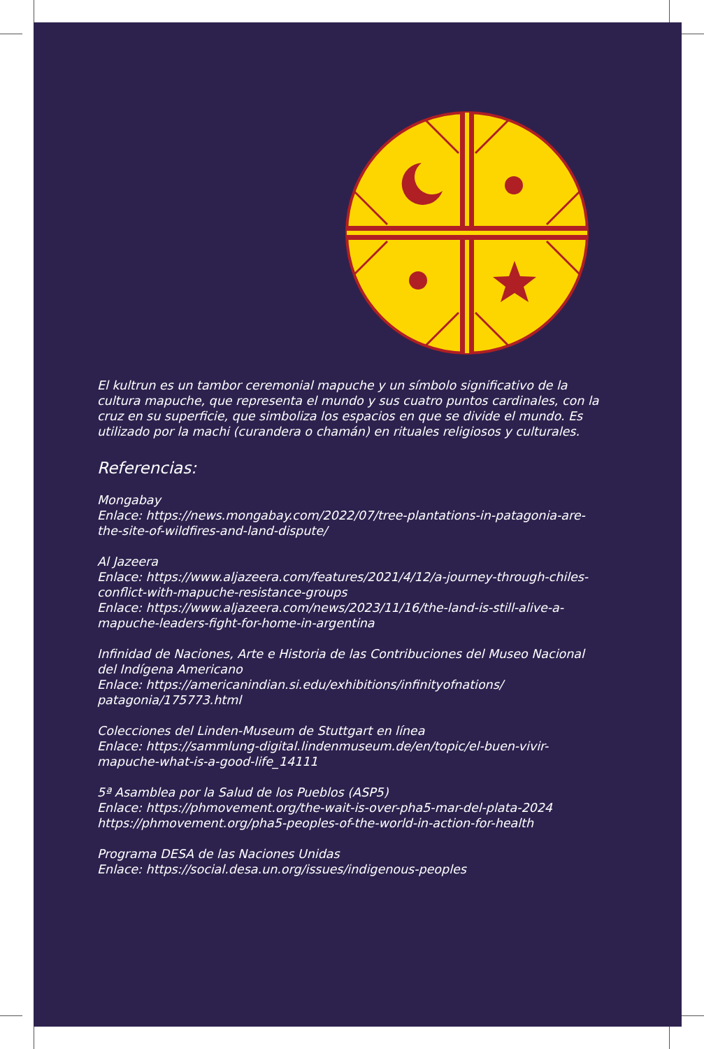El kultrun es un tambor ceremonial mapuche y un símbolo significativo de la cultura mapuche, que representa el mundo y sus cuatro puntos cardinales, con la cruz en su superficie, que simboliza los espacios en que se divide el mundo. Es utilizado por la machi (curandera o chamán) en rituales religiosos y culturales.
Referencias:
Mongabay
Enlace: https://news.mongabay.com/2022/07/tree-plantations-in-patagonia-are-the-site-of-wildfires-and-land-dispute/
Al Jazeera
Enlace: https://www.aljazeera.com/features/2021/4/12/a-journey-through-chiles-conflict-with-mapuche-resistance-groups
Enlace: https://www.aljazeera.com/news/2023/11/16/the-land-is-still-alive-a-mapuche-leaders-fight-for-home-in-argentina
Infinidad de Naciones, Arte e Historia de las Contribuciones del Museo Nacional del Indígena Americano
Enlace: https://americanindian.si.edu/exhibitions/infinityofnations/ patagonia/175773.html
Colecciones del Linden-Museum de Stuttgart en línea
Enlace: https://sammlung-digital.lindenmuseum.de/en/topic/el-buen-vivir-mapuche-what-is-a-good-life_14111
5ª Asamblea por la Salud de los Pueblos (ASP5)
Enlace: https://phmovement.org/the-wait-is-over-pha5-mar-del-plata-2024
https://phmovement.org/pha5-peoples-of-the-world-in-action-for-health
Programa DESA de las Naciones Unidas
Enlace: https://social.desa.un.org/issues/indigenous-peoples